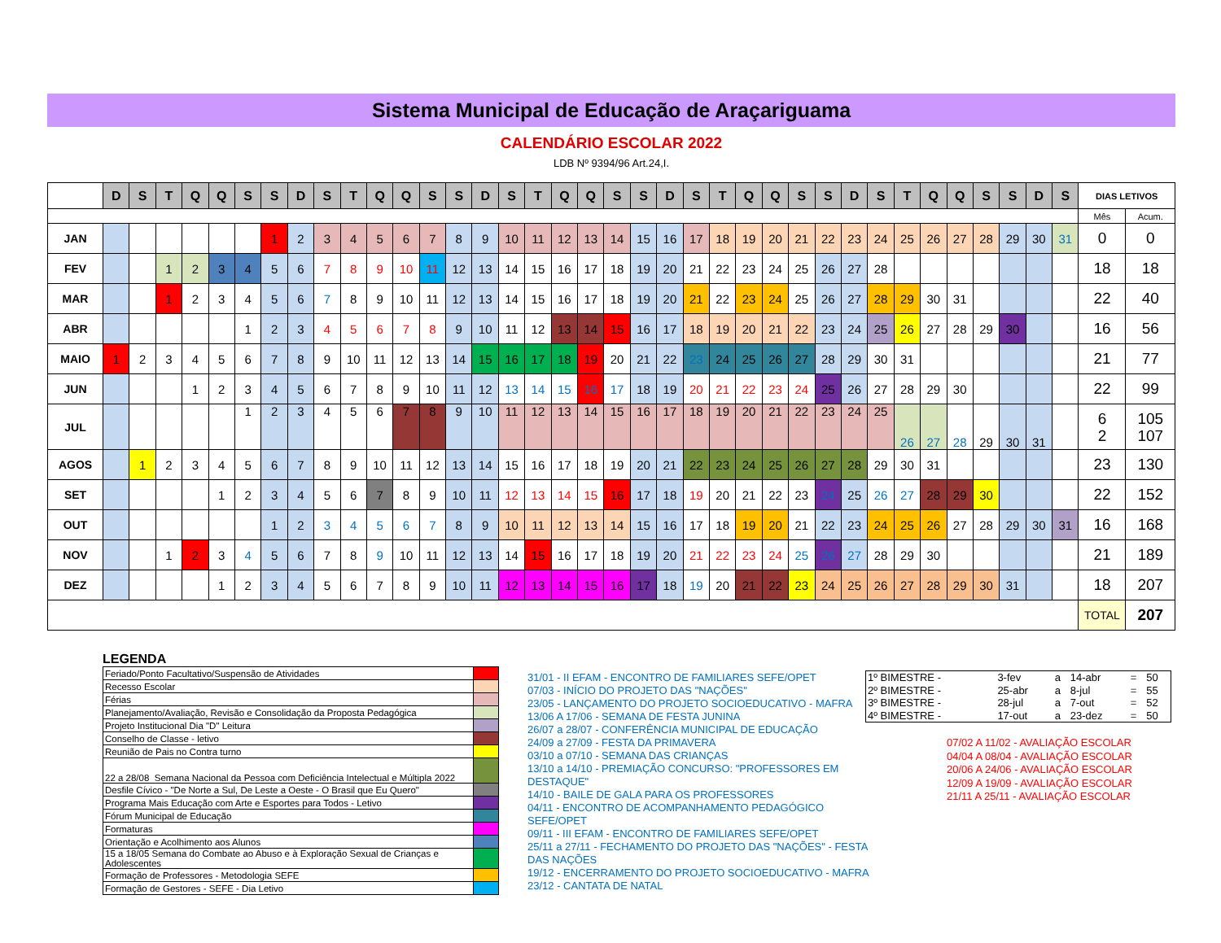Sistema Municipal de Educação de Araçariguama
CALENDÁRIO ESCOLAR 2022
LDB Nº 9394/96 Art.24,I.
| | D | S | T | Q | Q | S | S | D | S | T | Q | Q | S | S | D | S | T | Q | Q | S | S | D | S | T | Q | Q | S | S | D | S | T | Q | Q | S | S | D | S | DIAS LETIVOS | |
| | | | | | | | | | | | | | | | | | | | | | | | | | | | | | | | | | | | | | | Mês | Acum. |
| JAN | | | | | | | 1 | 2 | 3 | 4 | 5 | 6 | 7 | 8 | 9 | 10 | 11 | 12 | 13 | 14 | 15 | 16 | 17 | 18 | 19 | 20 | 21 | 22 | 23 | 24 | 25 | 26 | 27 | 28 | 29 | 30 | 31 | 0 | 0 |
| FEV | | | 1 | 2 | 3 | 4 | 5 | 6 | 7 | 8 | 9 | 10 | 11 | 12 | 13 | 14 | 15 | 16 | 17 | 18 | 19 | 20 | 21 | 22 | 23 | 24 | 25 | 26 | 27 | 28 | | | | | | | | 18 | 18 |
| MAR | | | 1 | 2 | 3 | 4 | 5 | 6 | 7 | 8 | 9 | 10 | 11 | 12 | 13 | 14 | 15 | 16 | 17 | 18 | 19 | 20 | 21 | 22 | 23 | 24 | 25 | 26 | 27 | 28 | 29 | 30 | 31 | | | | | 22 | 40 |
| ABR | | | | | | 1 | 2 | 3 | 4 | 5 | 6 | 7 | 8 | 9 | 10 | 11 | 12 | 13 | 14 | 15 | 16 | 17 | 18 | 19 | 20 | 21 | 22 | 23 | 24 | 25 | 26 | 27 | 28 | 29 | 30 | | | 16 | 56 |
| MAIO | 1 | 2 | 3 | 4 | 5 | 6 | 7 | 8 | 9 | 10 | 11 | 12 | 13 | 14 | 15 | 16 | 17 | 18 | 19 | 20 | 21 | 22 | 23 | 24 | 25 | 26 | 27 | 28 | 29 | 30 | 31 | | | | | | | 21 | 77 |
| JUN | | | | 1 | 2 | 3 | 4 | 5 | 6 | 7 | 8 | 9 | 10 | 11 | 12 | 13 | 14 | 15 | 16 | 17 | 18 | 19 | 20 | 21 | 22 | 23 | 24 | 25 | 26 | 27 | 28 | 29 | 30 | | | | | 22 | 99 |
| JUL | | | | | | 1 | 2 | 3 | 4 | 5 | 6 | 7 | 8 | 9 | 10 | 11 | 12 | 13 | 14 | 15 | 16 | 17 | 18 | 19 | 20 | 21 | 22 | 23 | 24 | 25 | 26 | 27 | 28 | 29 | 30 | 31 | | 6 2 | 105 107 |
| AGOS | | 1 | 2 | 3 | 4 | 5 | 6 | 7 | 8 | 9 | 10 | 11 | 12 | 13 | 14 | 15 | 16 | 17 | 18 | 19 | 20 | 21 | 22 | 23 | 24 | 25 | 26 | 27 | 28 | 29 | 30 | 31 | | | | | | 23 | 130 |
| SET | | | | | 1 | 2 | 3 | 4 | 5 | 6 | 7 | 8 | 9 | 10 | 11 | 12 | 13 | 14 | 15 | 16 | 17 | 18 | 19 | 20 | 21 | 22 | 23 | 24 | 25 | 26 | 27 | 28 | 29 | 30 | | | | 22 | 152 |
| OUT | | | | | | | 1 | 2 | 3 | 4 | 5 | 6 | 7 | 8 | 9 | 10 | 11 | 12 | 13 | 14 | 15 | 16 | 17 | 18 | 19 | 20 | 21 | 22 | 23 | 24 | 25 | 26 | 27 | 28 | 29 | 30 | 31 | 16 | 168 |
| NOV | | | 1 | 2 | 3 | 4 | 5 | 6 | 7 | 8 | 9 | 10 | 11 | 12 | 13 | 14 | 15 | 16 | 17 | 18 | 19 | 20 | 21 | 22 | 23 | 24 | 25 | 26 | 27 | 28 | 29 | 30 | | | | | | 21 | 189 |
| DEZ | | | | | 1 | 2 | 3 | 4 | 5 | 6 | 7 | 8 | 9 | 10 | 11 | 12 | 13 | 14 | 15 | 16 | 17 | 18 | 19 | 20 | 21 | 22 | 23 | 24 | 25 | 26 | 27 | 28 | 29 | 30 | 31 | | | 18 | 207 |
| | | | | | | | | | | | | | | | | | | | | | | | | | | | | | | | | | | | | | | TOTAL | 207 |
LEGENDA
| Feriado/Ponto Facultativo/Suspensão de Atividades | |
| Recesso Escolar | |
| Férias | |
| Planejamento/Avaliação, Revisão e Consolidação da Proposta Pedagógica | |
| Projeto Institucional Dia "D" Leitura | |
| Conselho de Classe - letivo | |
| Reunião de Pais no Contra turno | |
| 22 a 28/08 Semana Nacional da Pessoa com Deficiência Intelectual e Múltipla 2022 | |
| Desfile Cívico - "De Norte a Sul, De Leste a Oeste - O Brasil que Eu Quero" | |
| Programa Mais Educação com Arte e Esportes para Todos - Letivo | |
| Fórum Municipal de Educação | |
| Formaturas | |
| Orientação e Acolhimento aos Alunos | |
| 15 a 18/05 Semana do Combate ao Abuso e à Exploração Sexual de Crianças e Adolescentes | |
| Formação de Professores - Metodologia SEFE | |
| Formação de Gestores - SEFE - Dia Letivo | |
31/01 - II EFAM - ENCONTRO DE FAMILIARES SEFE/OPET
07/03 - INÍCIO DO PROJETO DAS "NAÇÕES"
23/05 - LANÇAMENTO DO PROJETO SOCIOEDUCATIVO - MAFRA
13/06 A 17/06 - SEMANA DE FESTA JUNINA
26/07 a 28/07 - CONFERÊNCIA MUNICIPAL DE EDUCAÇÃO
24/09 a 27/09 - FESTA DA PRIMAVERA
03/10 a 07/10 - SEMANA DAS CRIANÇAS
13/10 a 14/10 - PREMIAÇÃO CONCURSO: "PROFESSORES EM DESTAQUE"
14/10 - BAILE DE GALA PARA OS PROFESSORES
04/11 - ENCONTRO DE ACOMPANHAMENTO PEDAGÓGICO SEFE/OPET
09/11 - III EFAM - ENCONTRO DE FAMILIARES SEFE/OPET
25/11 a 27/11 - FECHAMENTO DO PROJETO DAS "NAÇÕES" - FESTA DAS NAÇÕES
19/12 - ENCERRAMENTO DO PROJETO SOCIOEDUCATIVO - MAFRA
23/12 - CANTATA DE NATAL
| 1º BIMESTRE - | 3-fev | a | 14-abr | = | 50 |
| 2º BIMESTRE - | 25-abr | a | 8-jul | = | 55 |
| 3º BIMESTRE - | 28-jul | a | 7-out | = | 52 |
| 4º BIMESTRE - | 17-out | a | 23-dez | = | 50 |
07/02 A 11/02 - AVALIAÇÃO ESCOLAR
04/04 A 08/04 - AVALIAÇÃO ESCOLAR
20/06 A 24/06 - AVALIAÇÃO ESCOLAR
12/09 A 19/09 - AVALIAÇÃO ESCOLAR
21/11 A 25/11 - AVALIAÇÃO ESCOLAR